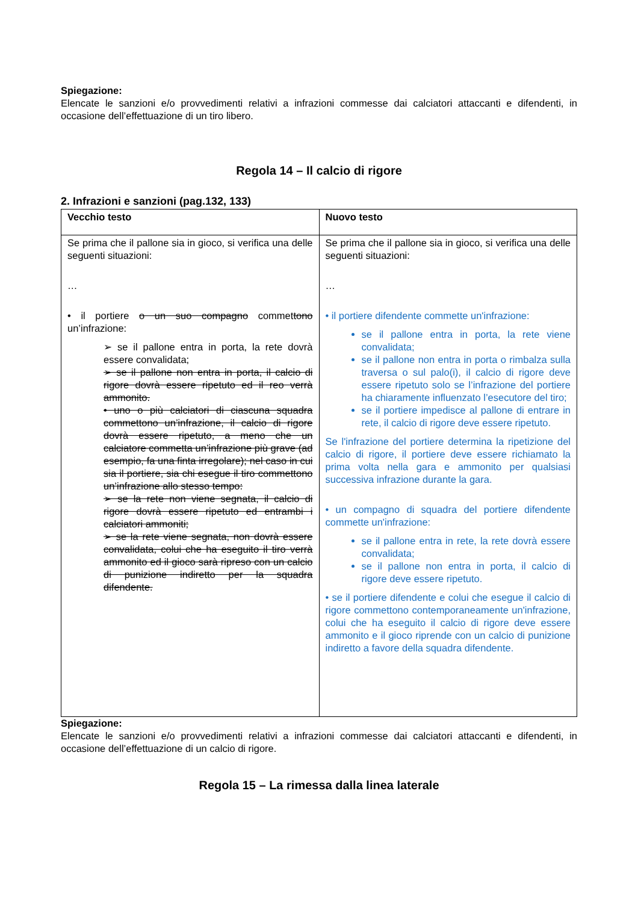Spiegazione:
Elencate le sanzioni e/o provvedimenti relativi a infrazioni commesse dai calciatori attaccanti e difendenti, in occasione dell’effettuazione di un tiro libero.
Regola 14 – Il calcio di rigore
2. Infrazioni e sanzioni (pag.132, 133)
| Vecchio testo | Nuovo testo |
| --- | --- |
| Se prima che il pallone sia in gioco, si verifica una delle seguenti situazioni: … • il portiere o un suo compagno commet tono un’infrazione: ➢ se il pallone entra in porta, la rete dovrà essere convalidata; ➢ se il pallone non entra in porta, il calcio di rigore dovrà essere ripetuto ed il reo verrà ammonito. • uno o più calciatori di ciascuna squadra commettono un’infrazione, il calcio di rigore dovrà essere ripetuto, a meno che un calciatore commetta un’infrazione più grave (ad esempio, fa una finta irregolare); nel caso in cui sia il portiere, sia chi esegue il tiro commettono un’infrazione allo stesso tempo: ➢ se la rete non viene segnata, il calcio di rigore dovrà essere ripetuto ed entrambi i calciatori ammoniti; ➢ se la rete viene segnata, non dovrà essere convalidata, colui che ha eseguito il tiro verrà ammonito ed il gioco sarà ripreso con un calcio di punizione indiretto per la squadra difendente. | Se prima che il pallone sia in gioco, si verifica una delle seguenti situazioni: … • il portiere difendente commette un'infrazione: se il pallone entra in porta, la rete viene convalidata; se il pallone non entra in porta o rimbalza sulla traversa o sul palo(i), il calcio di rigore deve essere ripetuto solo se l’infrazione del portiere ha chiaramente influenzato l’esecutore del tiro; se il portiere impedisce al pallone di entrare in rete, il calcio di rigore deve essere ripetuto. Se l'infrazione del portiere determina la ripetizione del calcio di rigore, il portiere deve essere richiamato la prima volta nella gara e ammonito per qualsiasi successiva infrazione durante la gara. • un compagno di squadra del portiere difendente commette un'infrazione: se il pallone entra in rete, la rete dovrà essere convalidata; se il pallone non entra in porta, il calcio di rigore deve essere ripetuto. • se il portiere difendente e colui che esegue il calcio di rigore commettono contemporaneamente un'infrazione, colui che ha eseguito il calcio di rigore deve essere ammonito e il gioco riprende con un calcio di punizione indiretto a favore della squadra difendente. |
Spiegazione:
Elencate le sanzioni e/o provvedimenti relativi a infrazioni commesse dai calciatori attaccanti e difendenti, in occasione dell’effettuazione di un calcio di rigore.
Regola 15 – La rimessa dalla linea laterale